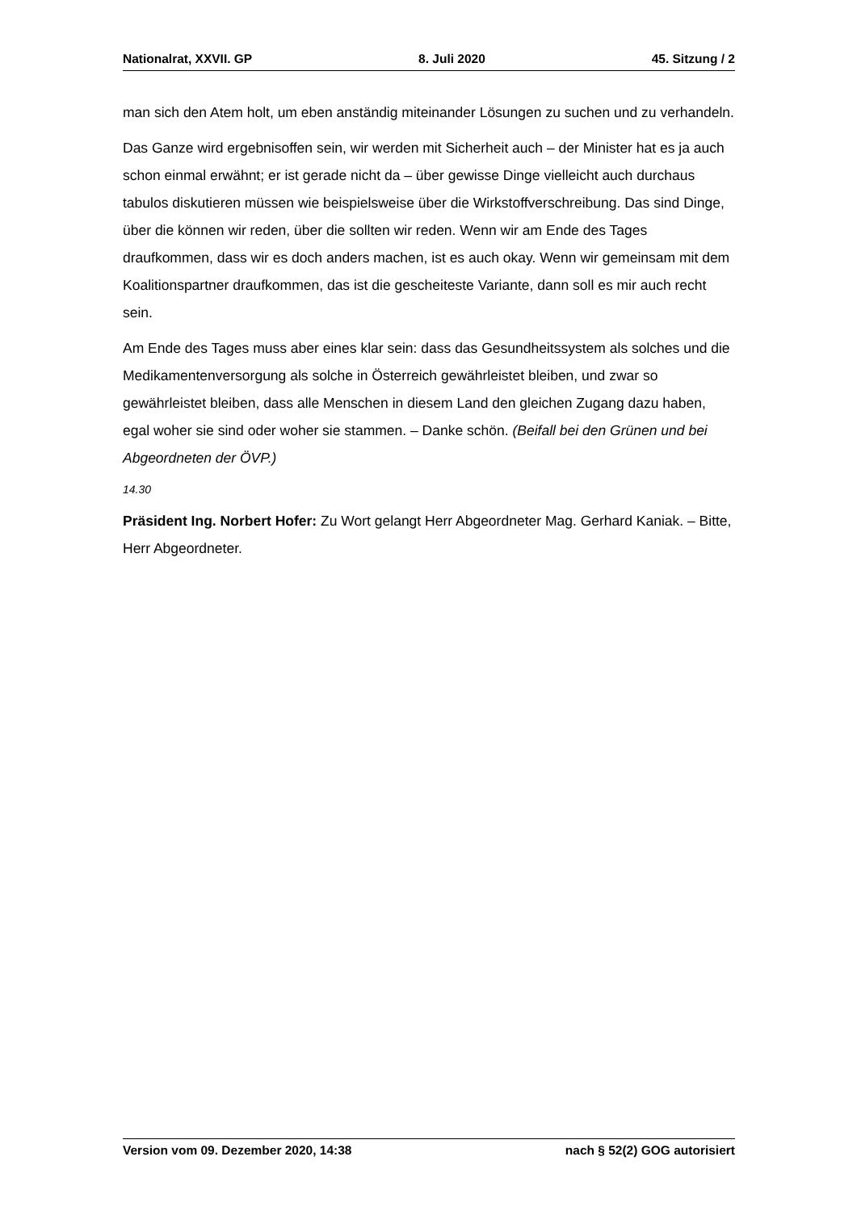Nationalrat, XXVII. GP 8. Juli 2020 45. Sitzung / 2
man sich den Atem holt, um eben anständig miteinander Lösungen zu suchen und zu verhandeln.
Das Ganze wird ergebnisoffen sein, wir werden mit Sicherheit auch – der Minister hat es ja auch schon einmal erwähnt; er ist gerade nicht da – über gewisse Dinge vielleicht auch durchaus tabulos diskutieren müssen wie beispielsweise über die Wirkstoff­verschreibung. Das sind Dinge, über die können wir reden, über die sollten wir reden. Wenn wir am Ende des Tages draufkommen, dass wir es doch anders machen, ist es auch okay. Wenn wir gemeinsam mit dem Koalitionspartner draufkommen, das ist die gescheiteste Variante, dann soll es mir auch recht sein.
Am Ende des Tages muss aber eines klar sein: dass das Gesundheitssystem als solches und die Medikamentenversorgung als solche in Österreich gewährleistet bleiben, und zwar so gewährleistet bleiben, dass alle Menschen in diesem Land den gleichen Zugang dazu haben, egal woher sie sind oder woher sie stammen. – Danke schön. (Beifall bei den Grünen und bei Abgeordneten der ÖVP.)
14.30
Präsident Ing. Norbert Hofer: Zu Wort gelangt Herr Abgeordneter Mag. Gerhard Kaniak. – Bitte, Herr Abgeordneter.
Version vom 09. Dezember 2020, 14:38 nach § 52(2) GOG autorisiert